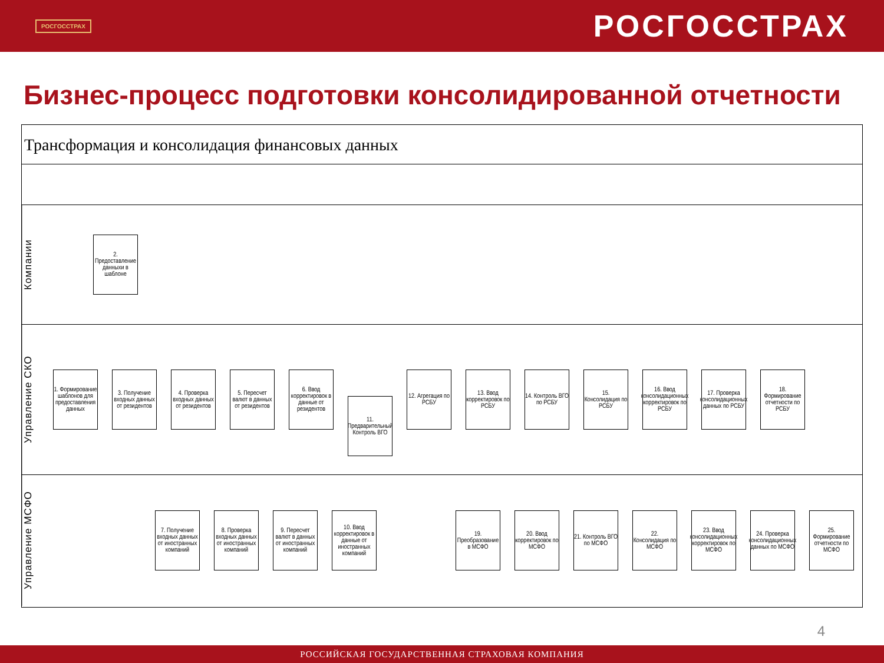РОСГОССТРАХ
РОСГОССТРАХ
Бизнес-процесс подготовки консолидированной отчетности
Трансформация и консолидация финансовых данных
Компании
2. Предоставление данныхи в шаблоне
Управление СКО
1. Формирование шаблонов для предоставления данных
3. Получение входных данных от резидентов
4. Проверка входных данных от резидентов
5. Пересчет валют в данных от резидентов
6. Ввод корректировок в данные от резидентов
11. Предварительный Контроль ВГО
12. Агрегация по РСБУ
13. Ввод корректировок по РСБУ
14. Контроль ВГО по РСБУ
15. Консолидация по РСБУ
16. Ввод консолидационных корректировок по РСБУ
17. Проверка консолидационных данных по РСБУ
18. Формирование отчетности по РСБУ
Управление МСФО
7. Получение входных данных от иностранных компаний
8. Проверка входных данных от иностранных компаний
9. Пересчет валют в данных от иностранных компаний
10. Ввод корректировок в данные от иностранных компаний
19. Преобразование в МСФО
20. Ввод корректировок по МСФО
21. Контроль ВГО по МСФО
22. Консолидация по МСФО
23. Ввод консолидационных корректировок по МСФО
24. Проверка консолидационных данных по МСФО
25. Формирование отчетности по МСФО
4
РОССИЙСКАЯ ГОСУДАРСТВЕННАЯ СТРАХОВАЯ КОМПАНИЯ